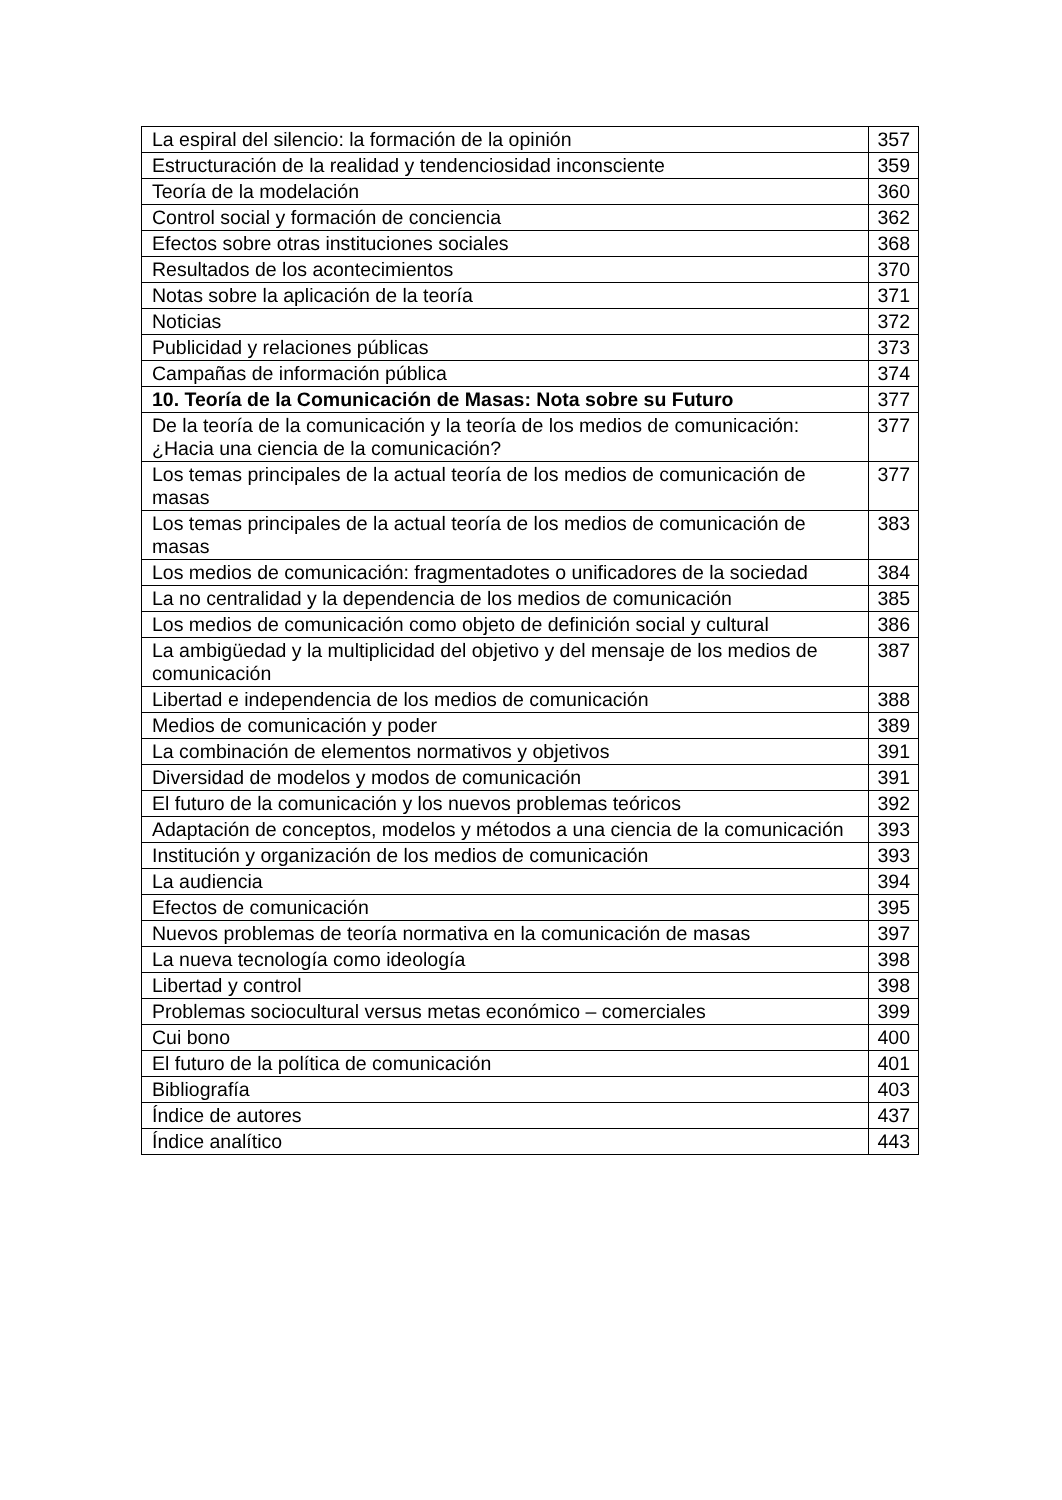| La espiral del silencio: la formación de la opinión | 357 |
| Estructuración de la realidad y tendenciosidad inconsciente | 359 |
| Teoría de la modelación | 360 |
| Control social y formación de conciencia | 362 |
| Efectos sobre otras instituciones sociales | 368 |
| Resultados de los acontecimientos | 370 |
| Notas sobre la aplicación de la teoría | 371 |
| Noticias | 372 |
| Publicidad y relaciones públicas | 373 |
| Campañas de información pública | 374 |
| 10. Teoría de la Comunicación de Masas: Nota sobre su Futuro | 377 |
| De la teoría de la comunicación y la teoría de los medios de comunicación: ¿Hacia una ciencia de la comunicación? | 377 |
| Los temas principales de la actual teoría de los medios de comunicación de masas | 377 |
| Los temas principales de la actual teoría de los medios de comunicación de masas | 383 |
| Los medios de comunicación: fragmentadotes o unificadores de la sociedad | 384 |
| La no centralidad y la dependencia de los medios de comunicación | 385 |
| Los medios de comunicación como objeto de definición social y cultural | 386 |
| La ambigüedad y la multiplicidad del objetivo y del mensaje de los medios de comunicación | 387 |
| Libertad e independencia de los medios de comunicación | 388 |
| Medios de comunicación y poder | 389 |
| La combinación de elementos normativos y objetivos | 391 |
| Diversidad de modelos y modos de comunicación | 391 |
| El futuro de la comunicación y los nuevos problemas teóricos | 392 |
| Adaptación de conceptos, modelos y métodos a una ciencia de la comunicación | 393 |
| Institución y organización de los medios de comunicación | 393 |
| La audiencia | 394 |
| Efectos de comunicación | 395 |
| Nuevos problemas de teoría normativa en la comunicación de masas | 397 |
| La nueva tecnología como ideología | 398 |
| Libertad y control | 398 |
| Problemas sociocultural versus metas económico – comerciales | 399 |
| Cui bono | 400 |
| El futuro de la política de comunicación | 401 |
| Bibliografía | 403 |
| Índice de autores | 437 |
| Índice analítico | 443 |